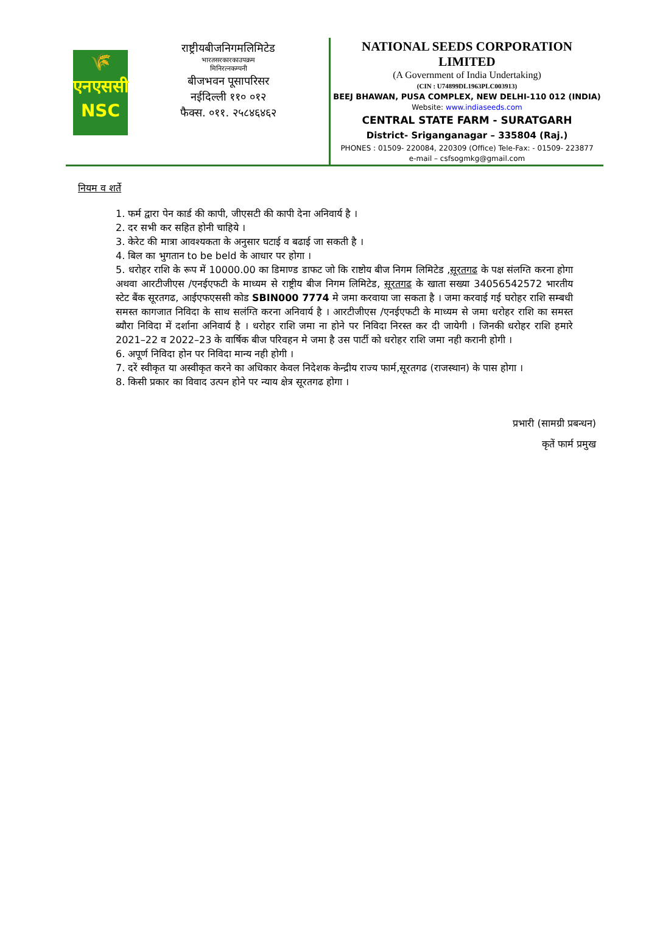🌾
एनएससी
NSC
राष्ट्रीयबीजनिगमलिमिटेड
भारतसरकारकाउपक्रम
मिनिरत्नकम्पनी
बीजभवन पूसापरिसर
नईदिल्ली ११० ०१२
फैक्स. ०११. २५८४६४६२
NATIONAL SEEDS CORPORATION
LIMITED
(A Government of India Undertaking)
(CIN : U74899DL1963PLC003913)
BEEJ BHAWAN, PUSA COMPLEX, NEW DELHI-110 012 (INDIA)
Website: www.indiaseeds.com
CENTRAL STATE FARM - SURATGARH
District- Sriganganagar – 335804 (Raj.)
PHONES : 01509- 220084, 220309 (Office) Tele-Fax: - 01509- 223877
e-mail – csfsogmkg@gmail.com
नियम व शर्ते
1. फर्म द्वारा पेन कार्ड की कापी, जीएसटी की कापी देना अनिवार्य है ।
2. दर सभी कर सहित होनी चाहिये ।
3. केरेट की मात्रा आवश्यकता के अनुसार घटाई व बढाई जा सकती है ।
4. बिल का भुगतान to be beld के आधार पर होगा ।
5. धरोहर राशि के रूप में 10000.00 का डिमाण्ड डाफट जो कि राष्टोय बीज निगम लिमिटेड ,सूरतगढ के पक्ष संलग्ति करना होगा अथवा आरटीजीएस /एनईएफटी के माध्यम से राष्ट्रीय बीज निगम लिमिटेड, सूरतगढ के खाता सख्या 34056542572 भारतीय स्टेट बैंक सूरतगढ, आईएफएससी कोड SBIN000 7774 मे जमा करवाया जा सकता है । जमा करवाई गई घरोहर राशि सम्बधी समस्त कागजात निविदा के साथ सलंग्ति करना अनिवार्य है । आरटीजीएस /एनईएफटी के माध्यम से जमा धरोहर राशि का समस्त ब्यौरा निविदा में दर्शाना अनिवार्य है । धरोहर राशि जमा ना होने पर निविदा निरस्त कर दी जायेगी । जिनकी धरोहर राशि हमारे 2021–22 व 2022–23 के वार्षिक बीज परिवहन मे जमा है उस पार्टी को धरोहर राशि जमा नही करानी होगी ।
6. अपूर्ण निविदा होन पर निविदा मान्य नही होगी ।
7. दरें स्वीकृत या अस्वीकृत करने का अधिकार केवल निदेशक केन्द्रीय राज्य फार्म,सूरतगढ (राजस्थान) के पास होगा ।
8. किसी प्रकार का विवाद उत्पन होने पर न्याय क्षेत्र सूरतगढ होगा ।
प्रभारी (सामग्री प्रबन्धन)
कृतें फार्म प्रमुख